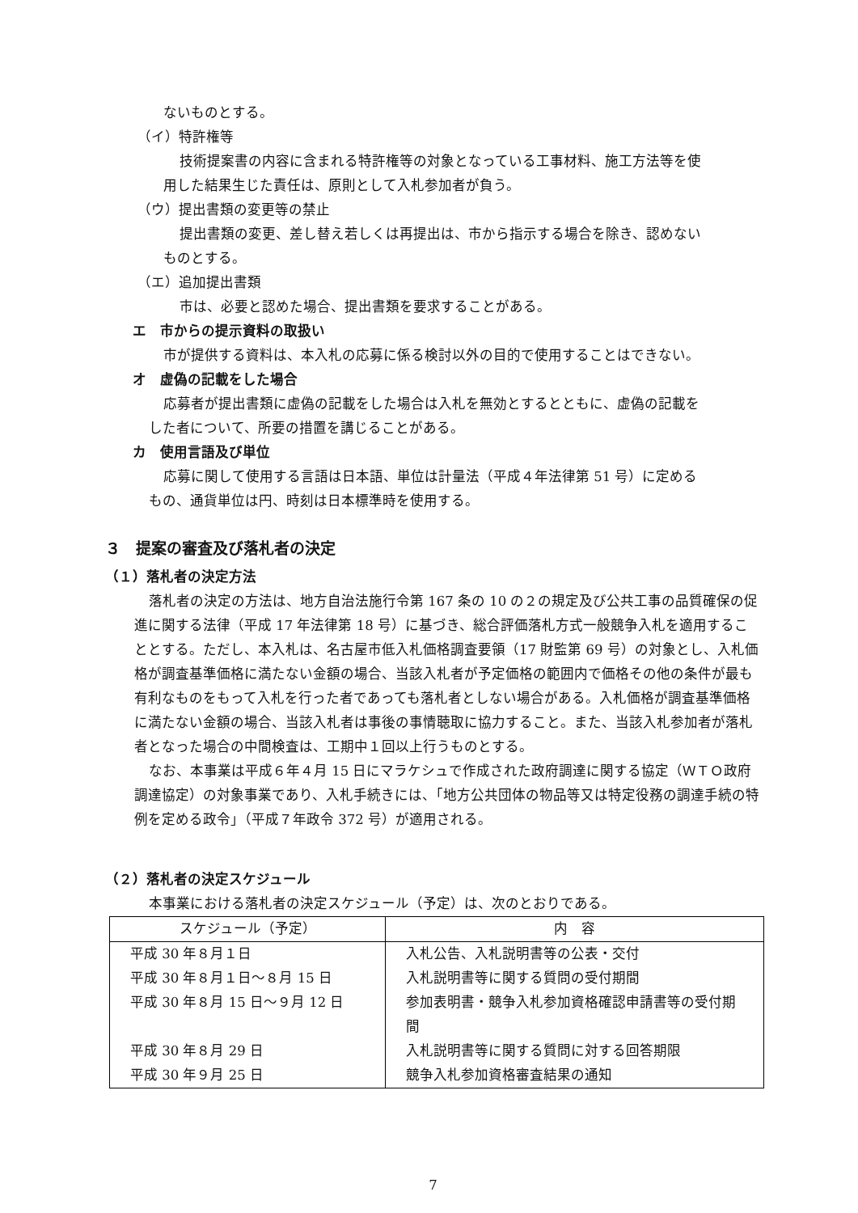ないものとする。
（イ）特許権等
技術提案書の内容に含まれる特許権等の対象となっている工事材料、施工方法等を使
用した結果生じた責任は、原則として入札参加者が負う。
（ウ）提出書類の変更等の禁止
提出書類の変更、差し替え若しくは再提出は、市から指示する場合を除き、認めない
ものとする。
（エ）追加提出書類
市は、必要と認めた場合、提出書類を要求することがある。
エ　市からの提示資料の取扱い
市が提供する資料は、本入札の応募に係る検討以外の目的で使用することはできない。
オ　虚偽の記載をした場合
応募者が提出書類に虚偽の記載をした場合は入札を無効とするとともに、虚偽の記載を
した者について、所要の措置を講じることがある。
カ　使用言語及び単位
応募に関して使用する言語は日本語、単位は計量法（平成４年法律第 51 号）に定める
もの、通貨単位は円、時刻は日本標準時を使用する。
３　提案の審査及び落札者の決定
（１）落札者の決定方法
落札者の決定の方法は、地方自治法施行令第 167 条の 10 の２の規定及び公共工事の品質確保の促進に関する法律（平成 17 年法律第 18 号）に基づき、総合評価落札方式一般競争入札を適用することとする。ただし、本入札は、名古屋市低入札価格調査要領（17 財監第 69 号）の対象とし、入札価格が調査基準価格に満たない金額の場合、当該入札者が予定価格の範囲内で価格その他の条件が最も有利なものをもって入札を行った者であっても落札者としない場合がある。入札価格が調査基準価格に満たない金額の場合、当該入札者は事後の事情聴取に協力すること。また、当該入札参加者が落札者となった場合の中間検査は、工期中１回以上行うものとする。
なお、本事業は平成６年４月 15 日にマラケシュで作成された政府調達に関する協定（ＷＴＯ政府調達協定）の対象事業であり、入札手続きには、「地方公共団体の物品等又は特定役務の調達手続の特例を定める政令」（平成７年政令 372 号）が適用される。
（２）落札者の決定スケジュール
本事業における落札者の決定スケジュール（予定）は、次のとおりである。
| スケジュール（予定） | 内 容 |
| --- | --- |
| 平成 30 年８月１日 | 入札公告、入札説明書等の公表・交付 |
| 平成 30 年８月１日～８月 15 日 | 入札説明書等に関する質問の受付期間 |
| 平成 30 年８月 15 日～９月 12 日 | 参加表明書・競争入札参加資格確認申請書等の受付期間 |
| 平成 30 年８月 29 日 | 入札説明書等に関する質問に対する回答期限 |
| 平成 30 年９月 25 日 | 競争入札参加資格審査結果の通知 |
7